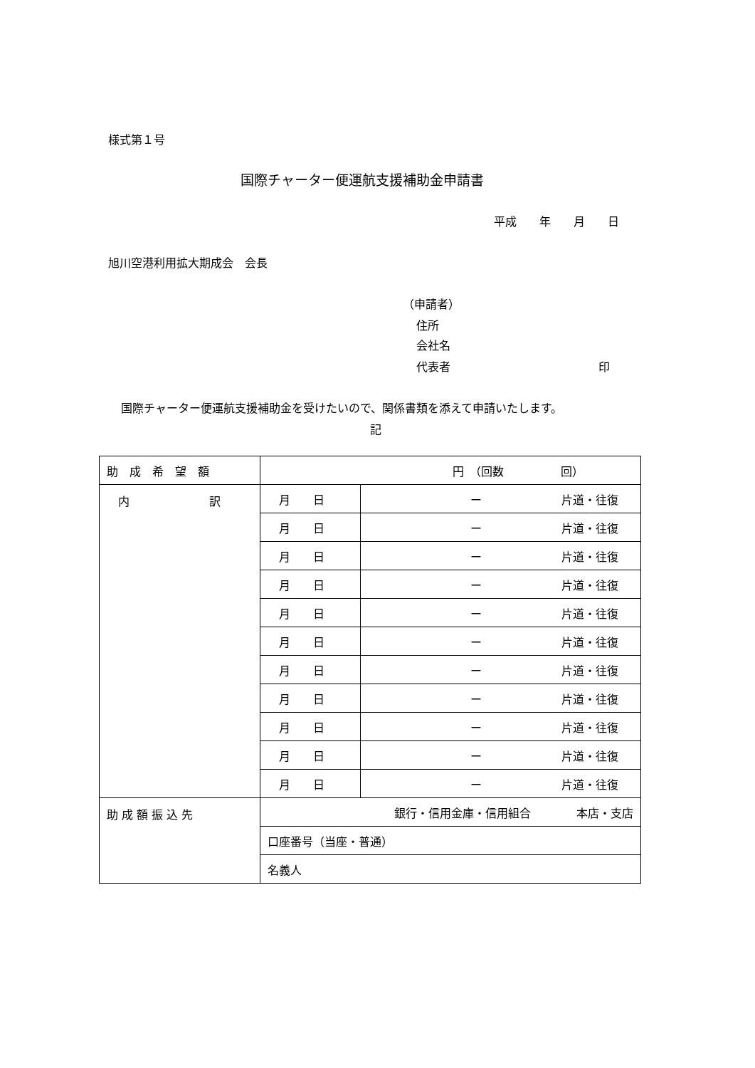様式第１号
国際チャーター便運航支援補助金申請書
平成　　年　　月　　日
旭川空港利用拡大期成会　会長
（申請者）
住所
会社名
代表者　　　　　　　　　　　　　印
国際チャーター便運航支援補助金を受けたいので、関係書類を添えて申請いたします。
記
| 助 成 希 望 額 | 円 （回数 回） | |
| 内 訳 | 月 日 | ー 片道・往復 |
| | 月 日 | ー 片道・往復 |
| | 月 日 | ー 片道・往復 |
| | 月 日 | ー 片道・往復 |
| | 月 日 | ー 片道・往復 |
| | 月 日 | ー 片道・往復 |
| | 月 日 | ー 片道・往復 |
| | 月 日 | ー 片道・往復 |
| | 月 日 | ー 片道・往復 |
| | 月 日 | ー 片道・往復 |
| | 月 日 | ー 片道・往復 |
| 助 成 額 振 込 先 | 銀行・信用金庫・信用組合 本店・支店 | |
| | 口座番号（当座・普通） | |
| | 名義人 | |